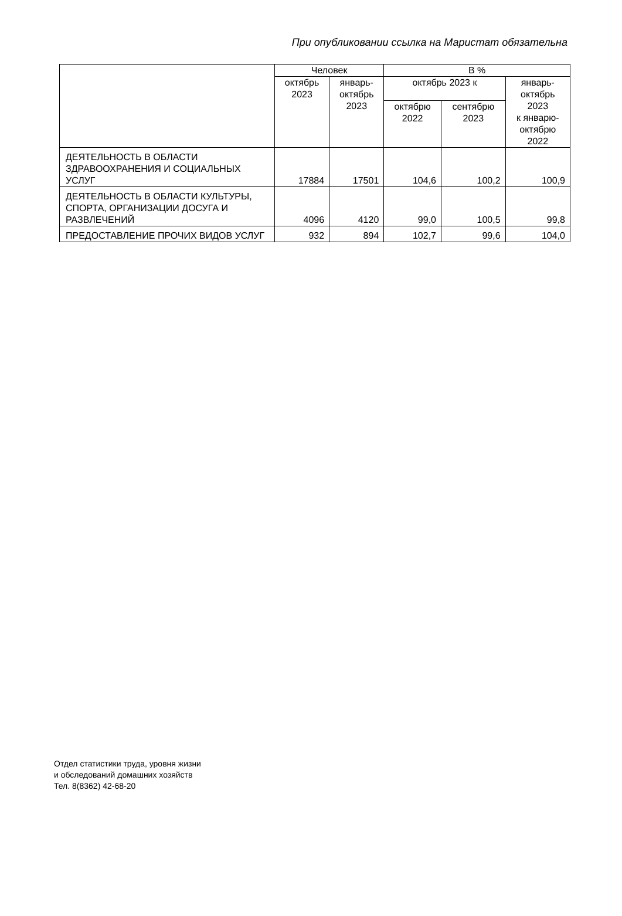При опубликовании ссылка на Маристат обязательна
| | Человек | | В % | | |
| --- | --- | --- | --- | --- | --- |
| | октябрь 2023 | январь- октябрь 2023 | октябрь 2023 к | | январь- октябрь 2023 к январю- октябрю 2022 |
| | | | октябрю 2022 | сентябрю 2023 | |
| ДЕЯТЕЛЬНОСТЬ В ОБЛАСТИ ЗДРАВООХРАНЕНИЯ И СОЦИАЛЬНЫХ УСЛУГ | 17884 | 17501 | 104,6 | 100,2 | 100,9 |
| ДЕЯТЕЛЬНОСТЬ В ОБЛАСТИ КУЛЬТУРЫ, СПОРТА, ОРГАНИЗАЦИИ ДОСУГА И РАЗВЛЕЧЕНИЙ | 4096 | 4120 | 99,0 | 100,5 | 99,8 |
| ПРЕДОСТАВЛЕНИЕ ПРОЧИХ ВИДОВ УСЛУГ | 932 | 894 | 102,7 | 99,6 | 104,0 |
Отдел статистики труда, уровня жизни
и обследований домашних хозяйств
Тел. 8(8362) 42-68-20